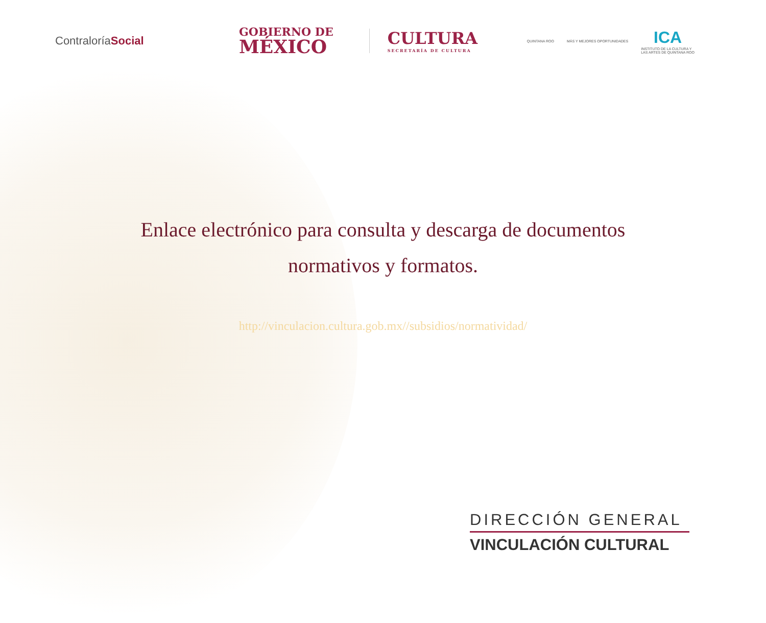ContraloríaSocial
GOBIERNO DE
MÉXICO
CULTURA
SECRETARÍA DE CULTURA
QUINTANA ROO MÁS Y MEJORES OPORTUNIDADES
ICA
INSTITUTO DE LA CULTURA Y
LAS ARTES DE QUINTANA ROO
Enlace electrónico para consulta y descarga de documentos normativos y formatos.
http://vinculacion.cultura.gob.mx//subsidios/normatividad/
DIRECCIÓN GENERAL
VINCULACIÓN CULTURAL